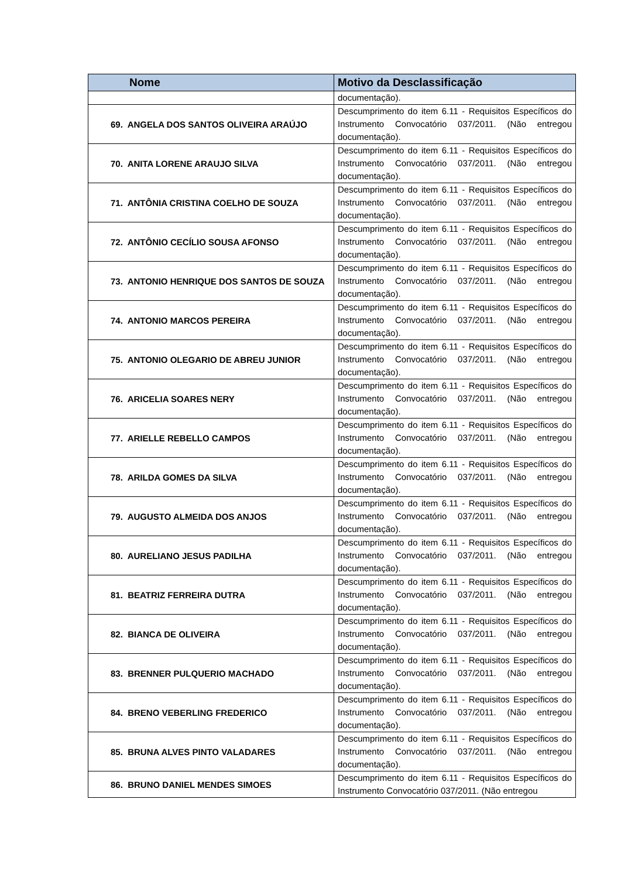| Nome | Motivo da Desclassificação |
| --- | --- |
| | documentação). |
| 69. ANGELA DOS SANTOS OLIVEIRA ARAÚJO | Descumprimento do item 6.11 - Requisitos Específicos do Instrumento Convocatório 037/2011. (Não entregou documentação). |
| 70. ANITA LORENE ARAUJO SILVA | Descumprimento do item 6.11 - Requisitos Específicos do Instrumento Convocatório 037/2011. (Não entregou documentação). |
| 71. ANTÔNIA CRISTINA COELHO DE SOUZA | Descumprimento do item 6.11 - Requisitos Específicos do Instrumento Convocatório 037/2011. (Não entregou documentação). |
| 72. ANTÔNIO CECÍLIO SOUSA AFONSO | Descumprimento do item 6.11 - Requisitos Específicos do Instrumento Convocatório 037/2011. (Não entregou documentação). |
| 73. ANTONIO HENRIQUE DOS SANTOS DE SOUZA | Descumprimento do item 6.11 - Requisitos Específicos do Instrumento Convocatório 037/2011. (Não entregou documentação). |
| 74. ANTONIO MARCOS PEREIRA | Descumprimento do item 6.11 - Requisitos Específicos do Instrumento Convocatório 037/2011. (Não entregou documentação). |
| 75. ANTONIO OLEGARIO DE ABREU JUNIOR | Descumprimento do item 6.11 - Requisitos Específicos do Instrumento Convocatório 037/2011. (Não entregou documentação). |
| 76. ARICELIA SOARES NERY | Descumprimento do item 6.11 - Requisitos Específicos do Instrumento Convocatório 037/2011. (Não entregou documentação). |
| 77. ARIELLE REBELLO CAMPOS | Descumprimento do item 6.11 - Requisitos Específicos do Instrumento Convocatório 037/2011. (Não entregou documentação). |
| 78. ARILDA GOMES DA SILVA | Descumprimento do item 6.11 - Requisitos Específicos do Instrumento Convocatório 037/2011. (Não entregou documentação). |
| 79. AUGUSTO ALMEIDA DOS ANJOS | Descumprimento do item 6.11 - Requisitos Específicos do Instrumento Convocatório 037/2011. (Não entregou documentação). |
| 80. AURELIANO JESUS PADILHA | Descumprimento do item 6.11 - Requisitos Específicos do Instrumento Convocatório 037/2011. (Não entregou documentação). |
| 81. BEATRIZ FERREIRA DUTRA | Descumprimento do item 6.11 - Requisitos Específicos do Instrumento Convocatório 037/2011. (Não entregou documentação). |
| 82. BIANCA DE OLIVEIRA | Descumprimento do item 6.11 - Requisitos Específicos do Instrumento Convocatório 037/2011. (Não entregou documentação). |
| 83. BRENNER PULQUERIO MACHADO | Descumprimento do item 6.11 - Requisitos Específicos do Instrumento Convocatório 037/2011. (Não entregou documentação). |
| 84. BRENO VEBERLING FREDERICO | Descumprimento do item 6.11 - Requisitos Específicos do Instrumento Convocatório 037/2011. (Não entregou documentação). |
| 85. BRUNA ALVES PINTO VALADARES | Descumprimento do item 6.11 - Requisitos Específicos do Instrumento Convocatório 037/2011. (Não entregou documentação). |
| 86. BRUNO DANIEL MENDES SIMOES | Descumprimento do item 6.11 - Requisitos Específicos do Instrumento Convocatório 037/2011. (Não entregou |